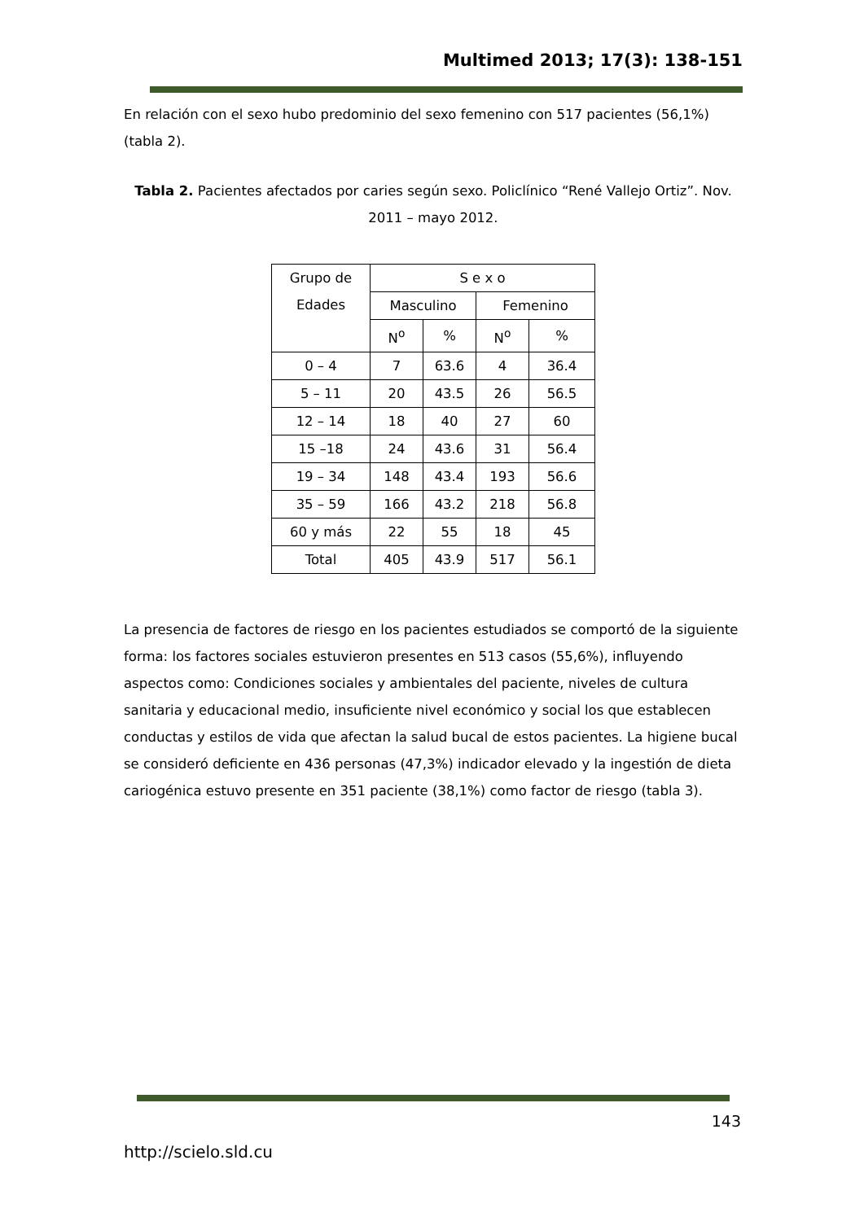Multimed 2013; 17(3): 138-151
En relación con el sexo hubo predominio del sexo femenino con 517 pacientes (56,1%) (tabla 2).
Tabla 2. Pacientes afectados por caries según sexo. Policlínico “René Vallejo Ortiz”. Nov. 2011 – mayo 2012.
| Grupo de Edades | S e x o | | | |
| --- | --- | --- | --- | --- |
| | Masculino | | Femenino | |
| | N<sup>o</sup> | % | N<sup>o</sup> | % |
| 0 – 4 | 7 | 63.6 | 4 | 36.4 |
| 5 – 11 | 20 | 43.5 | 26 | 56.5 |
| 12 – 14 | 18 | 40 | 27 | 60 |
| 15 –18 | 24 | 43.6 | 31 | 56.4 |
| 19 – 34 | 148 | 43.4 | 193 | 56.6 |
| 35 – 59 | 166 | 43.2 | 218 | 56.8 |
| 60 y más | 22 | 55 | 18 | 45 |
| Total | 405 | 43.9 | 517 | 56.1 |
La presencia de factores de riesgo en los pacientes estudiados se comportó de la siguiente forma: los factores sociales estuvieron presentes en 513 casos (55,6%), influyendo aspectos como: Condiciones sociales y ambientales del paciente, niveles de cultura sanitaria y educacional medio, insuficiente nivel económico y social los que establecen conductas y estilos de vida que afectan la salud bucal de estos pacientes. La higiene bucal se consideró deficiente en 436 personas (47,3%) indicador elevado y la ingestión de dieta cariogénica estuvo presente en 351 paciente (38,1%) como factor de riesgo (tabla 3).
143
http://scielo.sld.cu